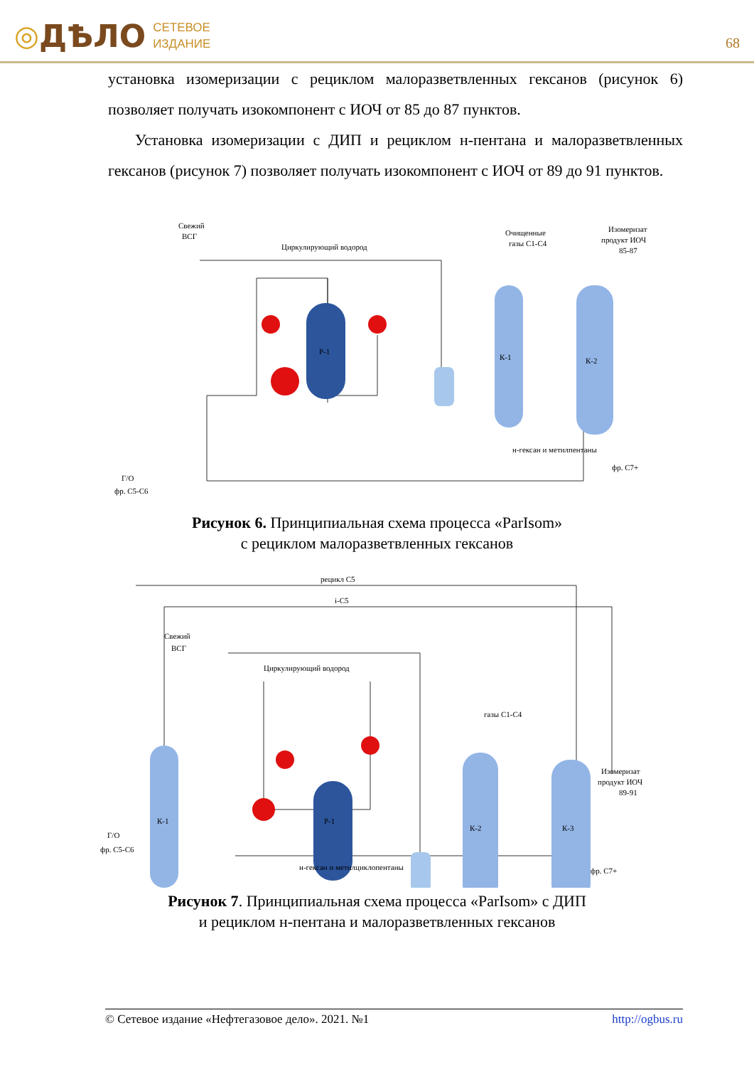◎ ДѢЛО СЕТЕВОЕ
ИЗДАНИЕ
68
установка изомеризации с рециклом малоразветвленных гексанов (рисунок 6) позволяет получать изокомпонент с ИОЧ от 85 до 87 пунктов.
Установка изомеризации с ДИП и рециклом н-пентана и малоразветвленных гексанов (рисунок 7) позволяет получать изокомпонент с ИОЧ от 89 до 91 пунктов.
Свежий
ВСГ
Циркулирующий водород
Очищенные
газы C1-C4
Изомеризат
продукт ИОЧ
85-87
Р-1
К-1
К-2
н-гексан и метилпентаны
фр. C7+
Г/О
фр. C5-C6
Рисунок 6. Принципиальная схема процесса «ParIsom»
с рециклом малоразветвленных гексанов
рецикл C5
i-C5
Свежий
ВСГ
Циркулирующий водород
газы C1-C4
Изомеризат
продукт ИОЧ
89-91
К-1
Р-1
К-2
К-3
н-гексан и метилциклопентаны
фр. C7+
Г/О
фр. C5-C6
Рисунок 7. Принципиальная схема процесса «ParIsom» с ДИП
и рециклом н-пентана и малоразветвленных гексанов
© Сетевое издание «Нефтегазовое дело». 2021. №1 http://ogbus.ru